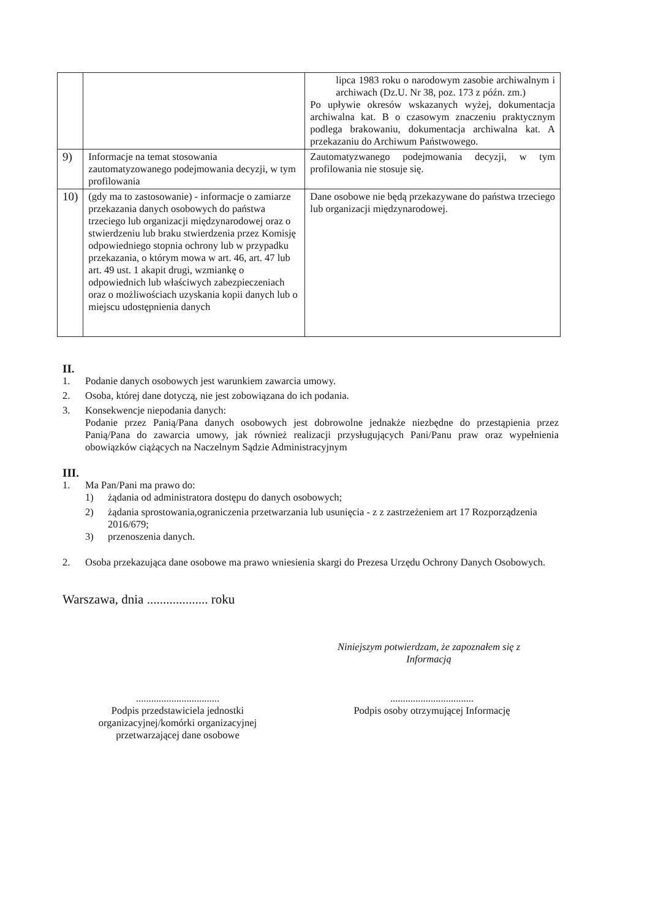| | | lipca 1983 roku o narodowym zasobie archiwalnym i archiwach (Dz.U. Nr 38, poz. 173 z późn. zm.) Po upływie okresów wskazanych wyżej, dokumentacja archiwalna kat. B o czasowym znaczeniu praktycznym podlega brakowaniu, dokumentacja archiwalna kat. A przekazaniu do Archiwum Państwowego. |
| 9) | Informacje na temat stosowania zautomatyzowanego podejmowania decyzji, w tym profilowania | Zautomatyzwanego podejmowania decyzji, w tym profilowania nie stosuje się. |
| 10) | (gdy ma to zastosowanie) - informacje o zamiarze przekazania danych osobowych do państwa trzeciego lub organizacji międzynarodowej oraz o stwierdzeniu lub braku stwierdzenia przez Komisję odpowiedniego stopnia ochrony lub w przypadku przekazania, o którym mowa w art. 46, art. 47 lub art. 49 ust. 1 akapit drugi, wzmiankę o odpowiednich lub właściwych zabezpieczeniach oraz o możliwościach uzyskania kopii danych lub o miejscu udostępnienia danych | Dane osobowe nie będą przekazywane do państwa trzeciego lub organizacji międzynarodowej. |
II.
1. Podanie danych osobowych jest warunkiem zawarcia umowy.
2. Osoba, której dane dotyczą, nie jest zobowiązana do ich podania.
3. Konsekwencje niepodania danych:
Podanie przez Panią/Pana danych osobowych jest dobrowolne jednakże niezbędne do przestąpienia przez Panią/Pana do zawarcia umowy, jak również realizacji przysługujących Pani/Panu praw oraz wypełnienia obowiązków ciążących na Naczelnym Sądzie Administracyjnym
III.
1. Ma Pan/Pani ma prawo do:
1) żądania od administratora dostępu do danych osobowych;
2) żądania sprostowania,ograniczenia przetwarzania lub usunięcia - z z zastrzeżeniem art 17 Rozporządzenia 2016/679;
3) przenoszenia danych.
2. Osoba przekazująca dane osobowe ma prawo wniesienia skargi do Prezesa Urzędu Ochrony Danych Osobowych.
Warszawa, dnia ................... roku
Niniejszym potwierdzam, że zapoznałem się z Informacją
.................................
Podpis przedstawiciela jednostki organizacyjnej/komórki organizacyjnej przetwarzającej dane osobowe
.................................
Podpis osoby otrzymującej Informację